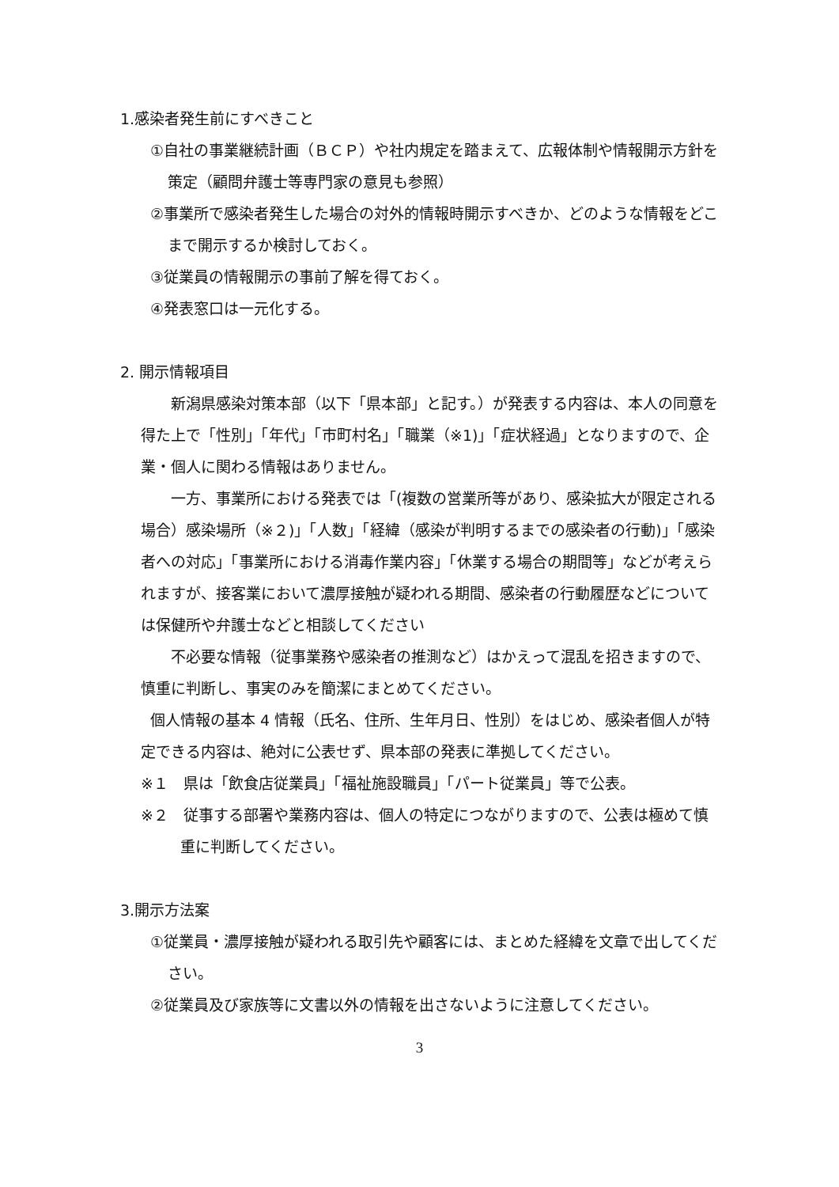1.感染者発生前にすべきこと
①自社の事業継続計画（ＢＣＰ）や社内規定を踏まえて、広報体制や情報開示方針を策定（顧問弁護士等専門家の意見も参照）
②事業所で感染者発生した場合の対外的情報時開示すべきか、どのような情報をどこまで開示するか検討しておく。
③従業員の情報開示の事前了解を得ておく。
④発表窓口は一元化する。
2. 開示情報項目
新潟県感染対策本部（以下「県本部」と記す。）が発表する内容は、本人の同意を得た上で「性別」「年代」「市町村名」「職業（※1)」「症状経過」となりますので、企業・個人に関わる情報はありません。
一方、事業所における発表では「(複数の営業所等があり、感染拡大が限定される場合）感染場所（※２)」「人数」「経緯（感染が判明するまでの感染者の行動)」「感染者への対応」「事業所における消毒作業内容」「休業する場合の期間等」などが考えられますが、接客業において濃厚接触が疑われる期間、感染者の行動履歴などについては保健所や弁護士などと相談してください
不必要な情報（従事業務や感染者の推測など）はかえって混乱を招きますので、慎重に判断し、事実のみを簡潔にまとめてください。
個人情報の基本 4 情報（氏名、住所、生年月日、性別）をはじめ、感染者個人が特定できる内容は、絶対に公表せず、県本部の発表に準拠してください。
※１　県は「飲食店従業員」「福祉施設職員」「パート従業員」等で公表。
※２　従事する部署や業務内容は、個人の特定につながりますので、公表は極めて慎重に判断してください。
3.開示方法案
①従業員・濃厚接触が疑われる取引先や顧客には、まとめた経緯を文章で出してください。
②従業員及び家族等に文書以外の情報を出さないように注意してください。
3